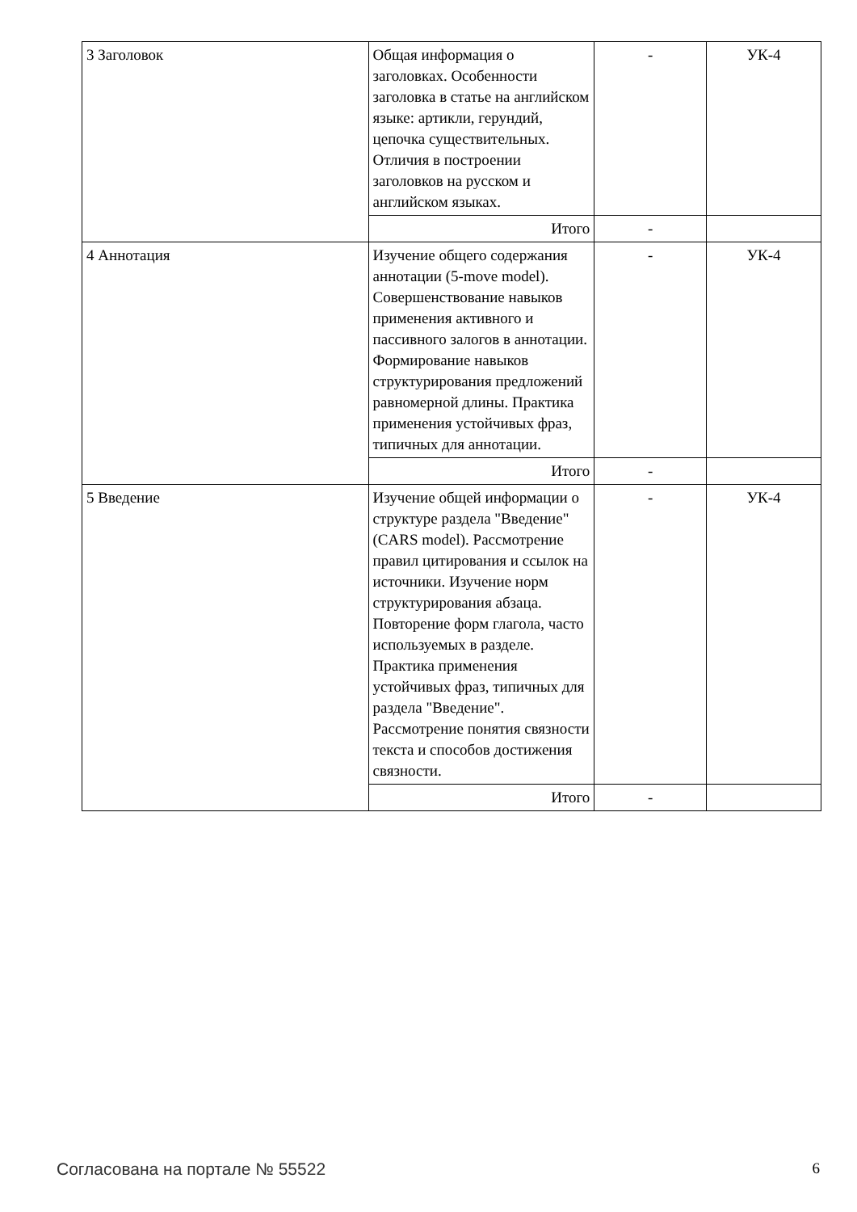| 3 Заголовок | Общая информация о заголовках. Особенности заголовка в статье на английском языке: артикли, герундий, цепочка существительных. Отличия в построении заголовков на русском и английском языках. | - | УК-4 |
| | Итого | - | |
| 4 Аннотация | Изучение общего содержания аннотации (5-move model). Совершенствование навыков применения активного и пассивного залогов в аннотации. Формирование навыков структурирования предложений равномерной длины. Практика применения устойчивых фраз, типичных для аннотации. | - | УК-4 |
| | Итого | - | |
| 5 Введение | Изучение общей информации о структуре раздела "Введение" (CARS model). Рассмотрение правил цитирования и ссылок на источники. Изучение норм структурирования абзаца. Повторение форм глагола, часто используемых в разделе. Практика применения устойчивых фраз, типичных для раздела "Введение". Рассмотрение понятия связности текста и способов достижения связности. | - | УК-4 |
| | Итого | - | |
Согласована на портале № 55522 6